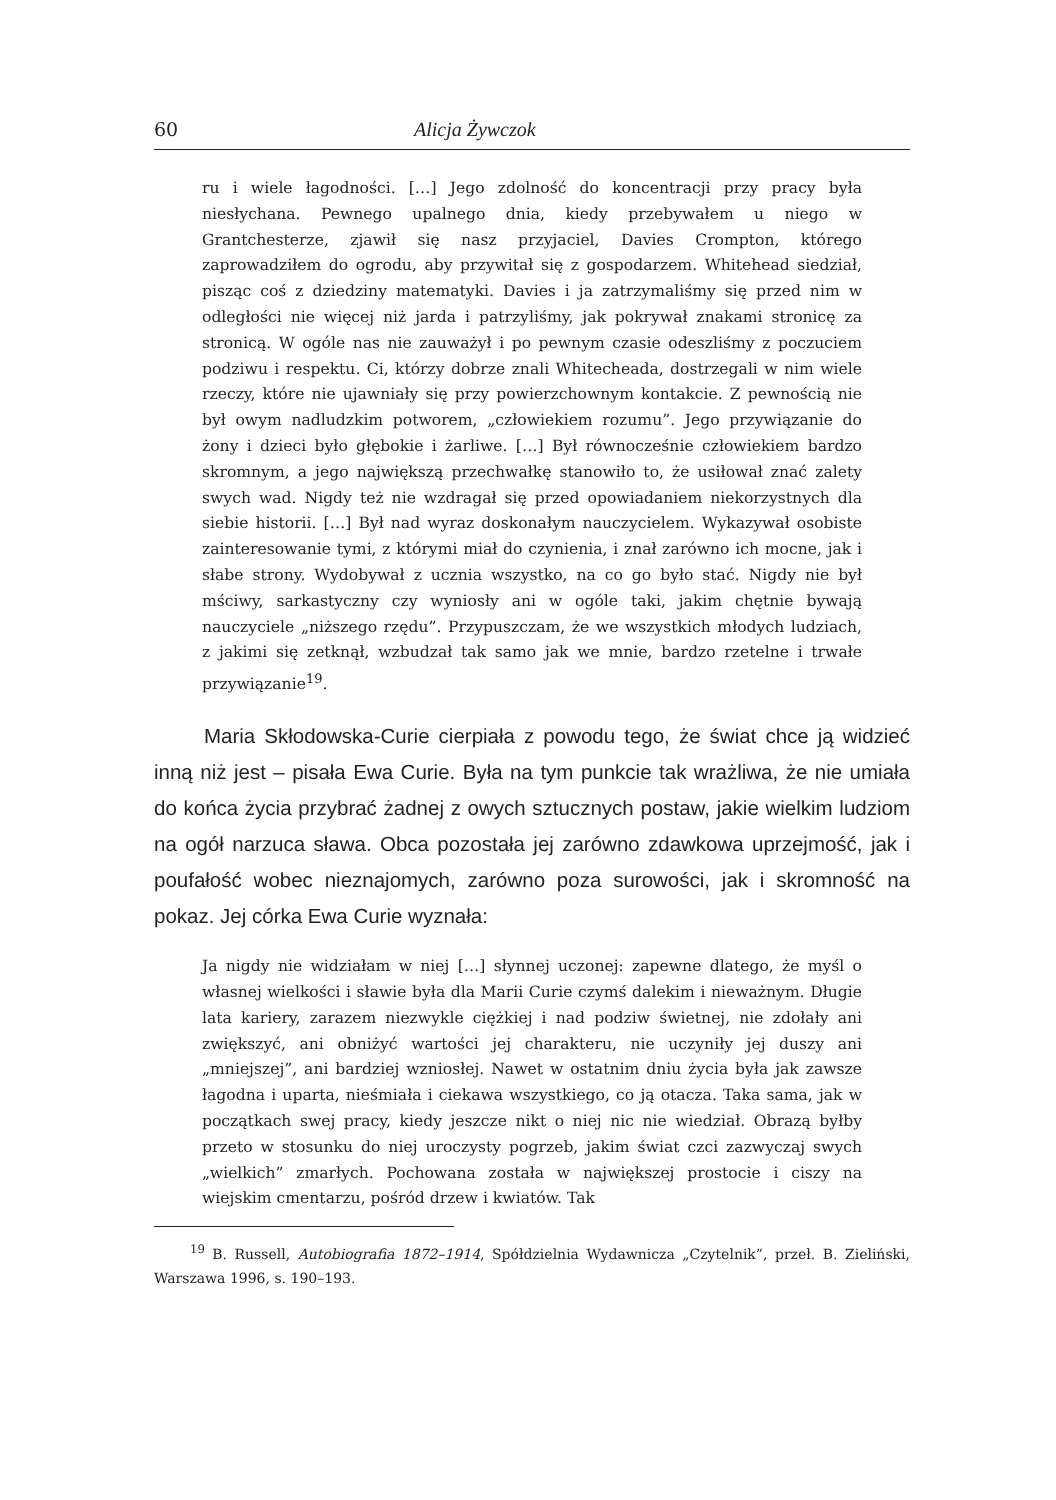60 Alicja Żywczok
ru i wiele łagodności. […] Jego zdolność do koncentracji przy pracy była niesłychana. Pewnego upalnego dnia, kiedy przebywałem u niego w Grantchesterze, zjawił się nasz przyjaciel, Davies Crompton, którego zaprowadziłem do ogrodu, aby przywitał się z gospodarzem. Whitehead siedział, pisząc coś z dziedziny matematyki. Davies i ja zatrzymaliśmy się przed nim w odległości nie więcej niż jarda i patrzyliśmy, jak pokrywał znakami stronicę za stronicą. W ogóle nas nie zauważył i po pewnym czasie odeszliśmy z poczuciem podziwu i respektu. Ci, którzy dobrze znali Whitecheada, dostrzegali w nim wiele rzeczy, które nie ujawniały się przy powierzchownym kontakcie. Z pewnością nie był owym nadludzkim potworem, „człowiekiem rozumu”. Jego przywiązanie do żony i dzieci było głębokie i żarliwe. […] Był równocześnie człowiekiem bardzo skromnym, a jego największą przechwałkę stanowiło to, że usiłował znać zalety swych wad. Nigdy też nie wzdragał się przed opowiadaniem niekorzystnych dla siebie historii. […] Był nad wyraz doskonałym nauczycielem. Wykazywał osobiste zainteresowanie tymi, z którymi miał do czynienia, i znał zarówno ich mocne, jak i słabe strony. Wydobywał z ucznia wszystko, na co go było stać. Nigdy nie był mściwy, sarkastyczny czy wyniosły ani w ogóle taki, jakim chętnie bywają nauczyciele „niższego rzędu”. Przypuszczam, że we wszystkich młodych ludziach, z jakimi się zetknął, wzbudzał tak samo jak we mnie, bardzo rzetelne i trwałe przywiązanie<sup>19</sup>.
Maria Skłodowska-Curie cierpiała z powodu tego, że świat chce ją widzieć inną niż jest – pisała Ewa Curie. Była na tym punkcie tak wrażliwa, że nie umiała do końca życia przybrać żadnej z owych sztucznych postaw, jakie wielkim ludziom na ogół narzuca sława. Obca pozostała jej zarówno zdawkowa uprzejmość, jak i poufałość wobec nieznajomych, zarówno poza surowości, jak i skromność na pokaz. Jej córka Ewa Curie wyznała:
Ja nigdy nie widziałam w niej […] słynnej uczonej: zapewne dlatego, że myśl o własnej wielkości i sławie była dla Marii Curie czymś dalekim i nieważnym. Długie lata kariery, zarazem niezwykle ciężkiej i nad podziw świetnej, nie zdołały ani zwiększyć, ani obniżyć wartości jej charakteru, nie uczyniły jej duszy ani „mniejszej”, ani bardziej wzniosłej. Nawet w ostatnim dniu życia była jak zawsze łagodna i uparta, nieśmiała i ciekawa wszystkiego, co ją otacza. Taka sama, jak w początkach swej pracy, kiedy jeszcze nikt o niej nic nie wiedział. Obrazą byłby przeto w stosunku do niej uroczysty pogrzeb, jakim świat czci zazwyczaj swych „wielkich” zmarłych. Pochowana została w największej prostocie i ciszy na wiejskim cmentarzu, pośród drzew i kwiatów. Tak
<sup>19</sup> B. Russell, Autobiografia 1872–1914, Spółdzielnia Wydawnicza „Czytelnik”, przeł. B. Zieliński, Warszawa 1996, s. 190–193.